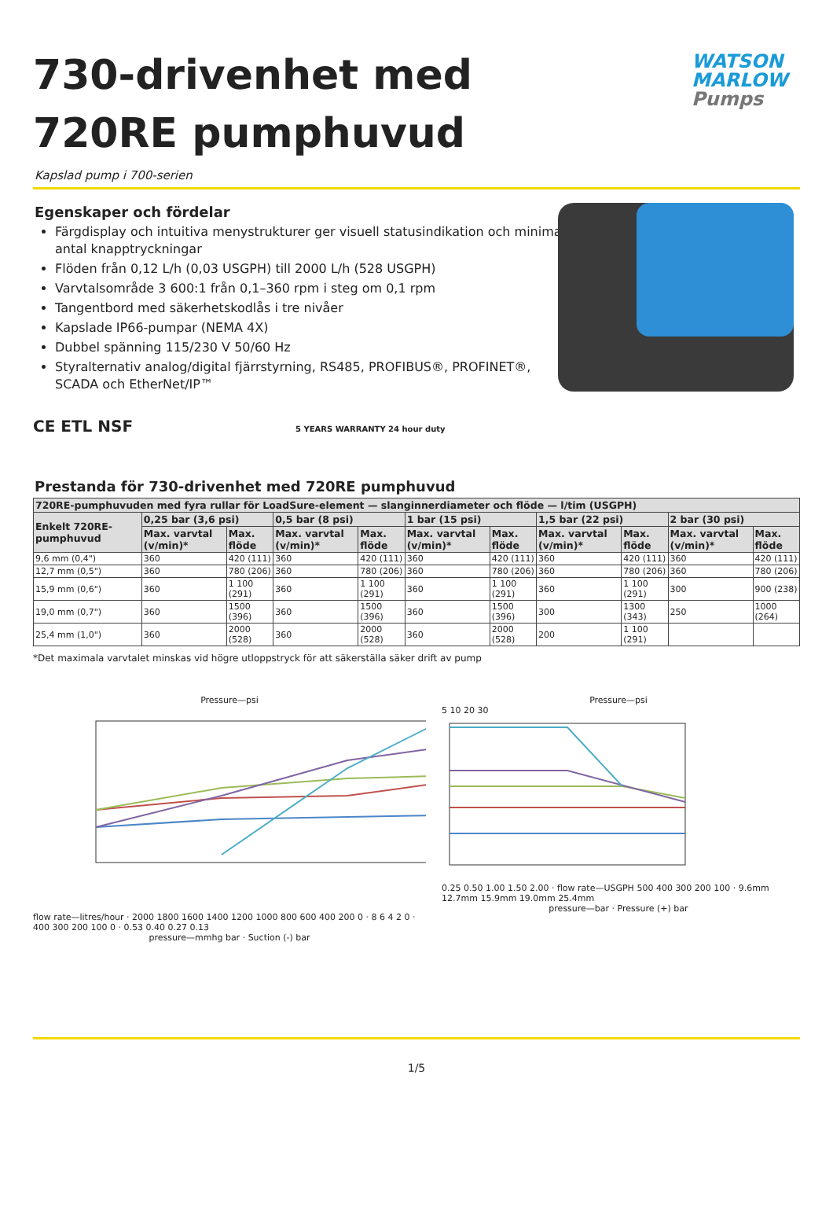730-drivenhet med 720RE pumphuvud
WATSON
MARLOW
Pumps
Kapslad pump i 700-serien
Egenskaper och fördelar
Färgdisplay och intuitiva menystrukturer ger visuell statusindikation och minimalt antal knapptryckningar
Flöden från 0,12 L/h (0,03 USGPH) till 2000 L/h (528 USGPH)
Varvtalsområde 3 600:1 från 0,1–360 rpm i steg om 0,1 rpm
Tangentbord med säkerhetskodlås i tre nivåer
Kapslade IP66-pumpar (NEMA 4X)
Dubbel spänning 115/230 V 50/60 Hz
Styralternativ analog/digital fjärrstyrning, RS485, PROFIBUS®, PROFINET®, SCADA och EtherNet/IP™
CE ETL NSF 5 YEARS WARRANTY 24 hour duty
Prestanda för 730-drivenhet med 720RE pumphuvud
| 720RE-pumphuvuden med fyra rullar för LoadSure-element — slanginnerdiameter och flöde — l/tim (USGPH) | | | | | | | | | | |
| --- | --- | --- | --- | --- | --- | --- | --- | --- | --- | --- |
| Enkelt 720RE-pumphuvud | 0,25 bar (3,6 psi) | | 0,5 bar (8 psi) | | 1 bar (15 psi) | | 1,5 bar (22 psi) | | 2 bar (30 psi) | |
| | Max. varvtal (v/min)* | Max. flöde | Max. varvtal (v/min)* | Max. flöde | Max. varvtal (v/min)* | Max. flöde | Max. varvtal (v/min)* | Max. flöde | Max. varvtal (v/min)* | Max. flöde |
| 9,6 mm (0,4") | 360 | 420 (111) | 360 | 420 (111) | 360 | 420 (111) | 360 | 420 (111) | 360 | 420 (111) |
| 12,7 mm (0,5") | 360 | 780 (206) | 360 | 780 (206) | 360 | 780 (206) | 360 | 780 (206) | 360 | 780 (206) |
| 15,9 mm (0,6") | 360 | 1 100 (291) | 360 | 1 100 (291) | 360 | 1 100 (291) | 360 | 1 100 (291) | 300 | 900 (238) |
| 19,0 mm (0,7") | 360 | 1500 (396) | 360 | 1500 (396) | 360 | 1500 (396) | 300 | 1300 (343) | 250 | 1000 (264) |
| 25,4 mm (1,0") | 360 | 2000 (528) | 360 | 2000 (528) | 360 | 2000 (528) | 200 | 1 100 (291) | | |
*Det maximala varvtalet minskas vid högre utloppstryck för att säkerställa säker drift av pump
Pressure—psi
flow rate—litres/hour · 2000 1800 1600 1400 1200 1000 800 600 400 200 0 · 8 6 4 2 0 · 400 300 200 100 0 · 0.53 0.40 0.27 0.13
pressure—mmhg bar · Suction (-) bar
Pressure—psi
5 10 20 30
0.25 0.50 1.00 1.50 2.00 · flow rate—USGPH 500 400 300 200 100 · 9.6mm 12.7mm 15.9mm 19.0mm 25.4mm
pressure—bar · Pressure (+) bar
1/5